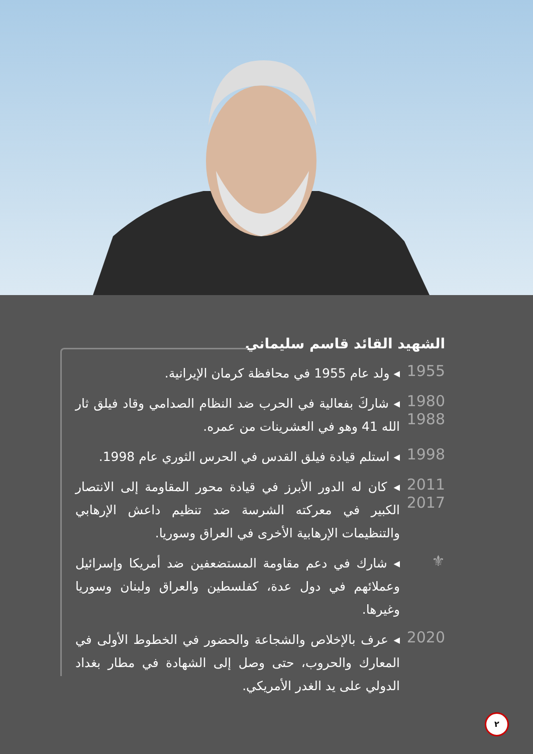الشهيد القائد قاسم سليماني
1955
◂ ولد عام 1955 في محافظة كرمان الإيرانية.
1980
1988
◂ شاركَ بفعالية في الحرب ضد النظام الصدامي وقاد فيلق ثار الله 41 وهو في العشرينات من عمره.
1998
◂ استلم قيادة فيلق القدس في الحرس الثوري عام 1998.
2011
2017
◂ كان له الدور الأبرز في قيادة محور المقاومة إلى الانتصار الكبير في معركته الشرسة ضد تنظيم داعش الإرهابي والتنظيمات الإرهابية الأخرى في العراق وسوريا.
⚜
◂ شارك في دعم مقاومة المستضعفين ضد أمريكا وإسرائيل وعملائهم في دول عدة، كفلسطين والعراق ولبنان وسوريا وغيرها.
2020
◂ عرف بالإخلاص والشجاعة والحضور في الخطوط الأولى في المعارك والحروب، حتى وصل إلى الشهادة في مطار بغداد الدولي على يد الغدر الأمريكي.
٢